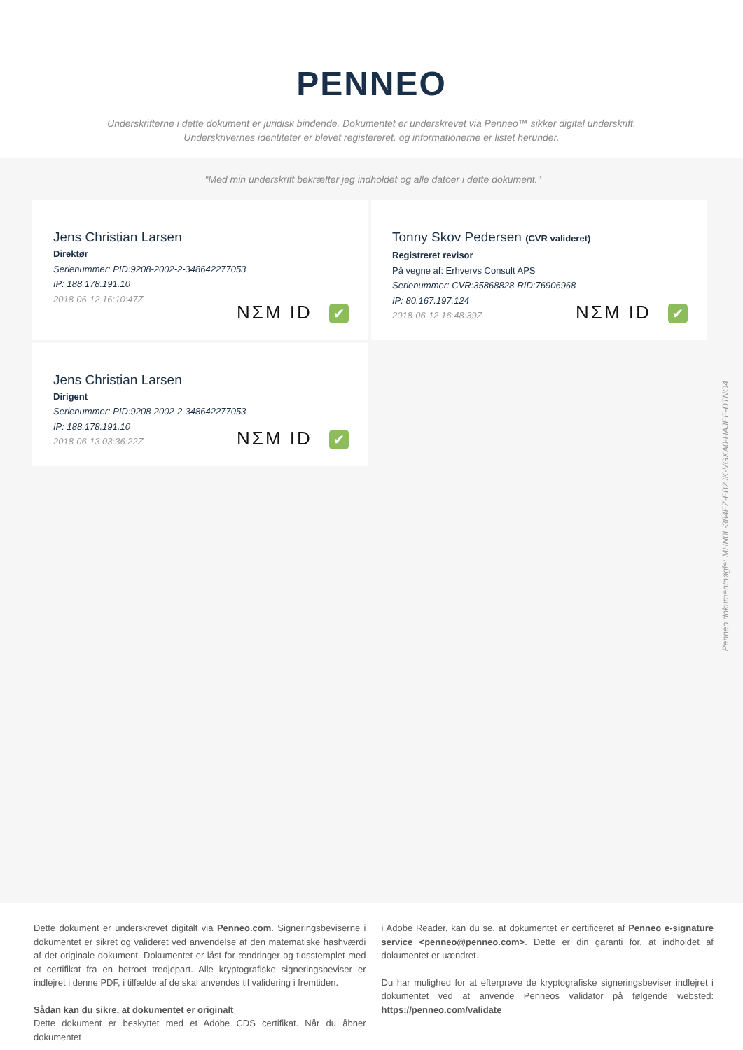PENNEO
Underskrifterne i dette dokument er juridisk bindende. Dokumentet er underskrevet via Penneo™ sikker digital underskrift.
Underskrivernes identiteter er blevet registereret, og informationerne er listet herunder.
“Med min underskrift bekræfter jeg indholdet og alle datoer i dette dokument.”
Jens Christian Larsen
Direktør
Serienummer: PID:9208-2002-2-348642277053
IP: 188.178.191.10
2018-06-12 16:10:47Z
NΣM ID ✔
Tonny Skov Pedersen (CVR valideret)
Registreret revisor
På vegne af: Erhvervs Consult APS
Serienummer: CVR:35868828-RID:76906968
IP: 80.167.197.124
2018-06-12 16:48:39Z
NΣM ID ✔
Jens Christian Larsen
Dirigent
Serienummer: PID:9208-2002-2-348642277053
IP: 188.178.191.10
2018-06-13 03:36:22Z
NΣM ID ✔
Penneo dokumentnøgle: MHN0L-384EZ-EB2JK-VGXA0-HAJEE-DTNO4
Dette dokument er underskrevet digitalt via Penneo.com. Signeringsbeviserne i dokumentet er sikret og valideret ved anvendelse af den matematiske hashværdi af det originale dokument. Dokumentet er låst for ændringer og tidsstemplet med et certifikat fra en betroet tredjepart. Alle kryptografiske signeringsbeviser er indlejret i denne PDF, i tilfælde af de skal anvendes til validering i fremtiden.
Sådan kan du sikre, at dokumentet er originalt
Dette dokument er beskyttet med et Adobe CDS certifikat. Når du åbner dokumentet
i Adobe Reader, kan du se, at dokumentet er certificeret af Penneo e-signature service <penneo@penneo.com>. Dette er din garanti for, at indholdet af dokumentet er uændret.
Du har mulighed for at efterprøve de kryptografiske signeringsbeviser indlejret i dokumentet ved at anvende Penneos validator på følgende websted: https://penneo.com/validate